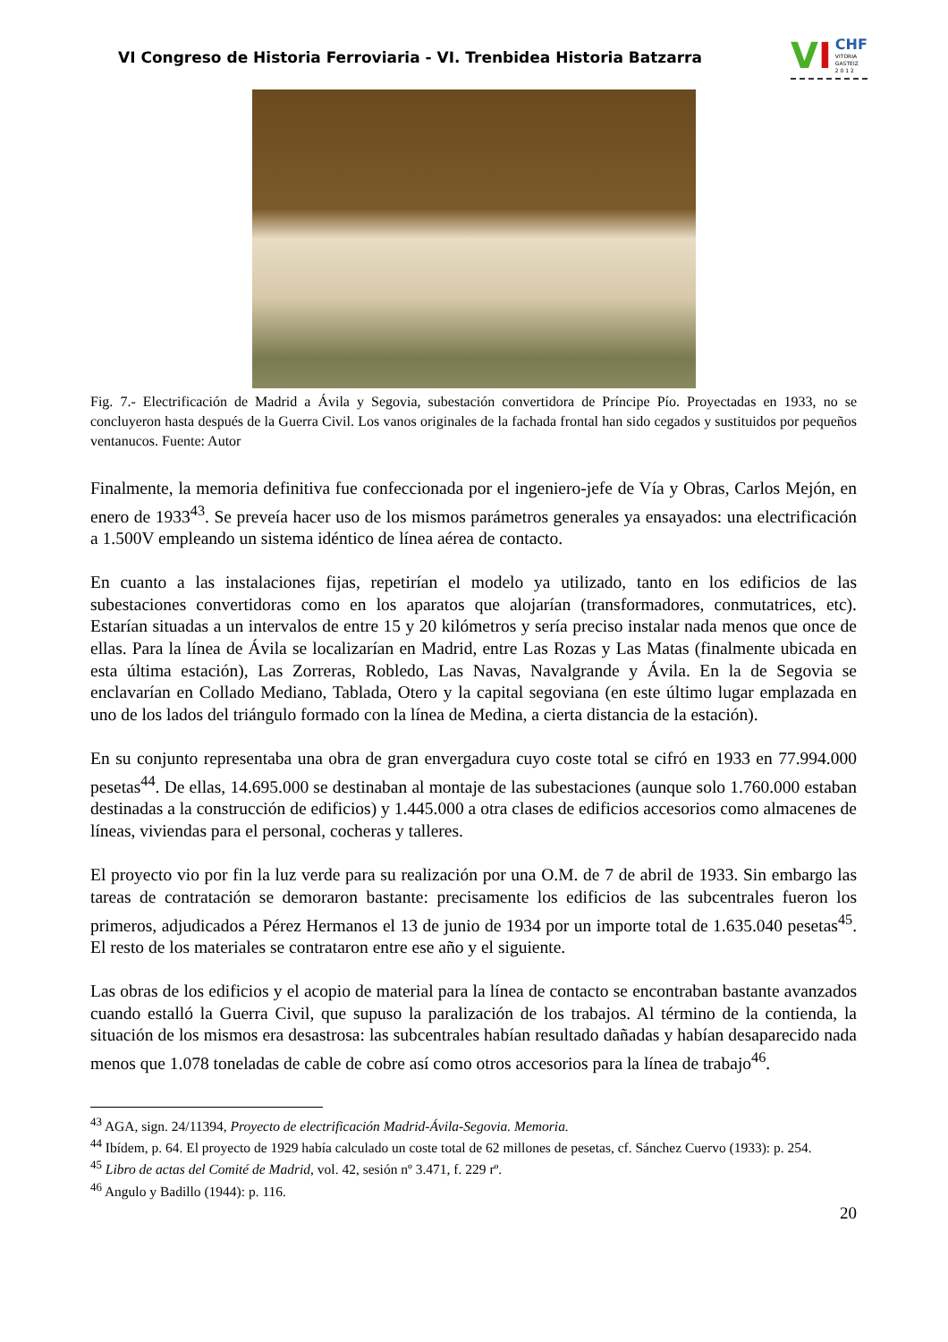VI Congreso de Historia Ferroviaria - VI. Trenbidea Historia Batzarra
V I CHF
VITORIA
GASTEIZ
2 0 1 2
Fig. 7.- Electrificación de Madrid a Ávila y Segovia, subestación convertidora de Príncipe Pío. Proyectadas en 1933, no se concluyeron hasta después de la Guerra Civil. Los vanos originales de la fachada frontal han sido cegados y sustituidos por pequeños ventanucos. Fuente: Autor
Finalmente, la memoria definitiva fue confeccionada por el ingeniero-jefe de Vía y Obras, Carlos Mejón, en enero de 1933<sup>43</sup>. Se preveía hacer uso de los mismos parámetros generales ya ensayados: una electrificación a 1.500V empleando un sistema idéntico de línea aérea de contacto.
En cuanto a las instalaciones fijas, repetirían el modelo ya utilizado, tanto en los edificios de las subestaciones convertidoras como en los aparatos que alojarían (transformadores, conmutatrices, etc). Estarían situadas a un intervalos de entre 15 y 20 kilómetros y sería preciso instalar nada menos que once de ellas. Para la línea de Ávila se localizarían en Madrid, entre Las Rozas y Las Matas (finalmente ubicada en esta última estación), Las Zorreras, Robledo, Las Navas, Navalgrande y Ávila. En la de Segovia se enclavarían en Collado Mediano, Tablada, Otero y la capital segoviana (en este último lugar emplazada en uno de los lados del triángulo formado con la línea de Medina, a cierta distancia de la estación).
En su conjunto representaba una obra de gran envergadura cuyo coste total se cifró en 1933 en 77.994.000 pesetas<sup>44</sup>. De ellas, 14.695.000 se destinaban al montaje de las subestaciones (aunque solo 1.760.000 estaban destinadas a la construcción de edificios) y 1.445.000 a otra clases de edificios accesorios como almacenes de líneas, viviendas para el personal, cocheras y talleres.
El proyecto vio por fin la luz verde para su realización por una O.M. de 7 de abril de 1933. Sin embargo las tareas de contratación se demoraron bastante: precisamente los edificios de las subcentrales fueron los primeros, adjudicados a Pérez Hermanos el 13 de junio de 1934 por un importe total de 1.635.040 pesetas<sup>45</sup>. El resto de los materiales se contrataron entre ese año y el siguiente.
Las obras de los edificios y el acopio de material para la línea de contacto se encontraban bastante avanzados cuando estalló la Guerra Civil, que supuso la paralización de los trabajos. Al término de la contienda, la situación de los mismos era desastrosa: las subcentrales habían resultado dañadas y habían desaparecido nada menos que 1.078 toneladas de cable de cobre así como otros accesorios para la línea de trabajo<sup>46</sup>.
<sup>43</sup> AGA, sign. 24/11394, Proyecto de electrificación Madrid-Ávila-Segovia. Memoria.
<sup>44</sup> Ibídem, p. 64. El proyecto de 1929 había calculado un coste total de 62 millones de pesetas, cf. Sánchez Cuervo (1933): p. 254.
<sup>45</sup> Libro de actas del Comité de Madrid, vol. 42, sesión nº 3.471, f. 229 rº.
<sup>46</sup> Angulo y Badillo (1944): p. 116.
20